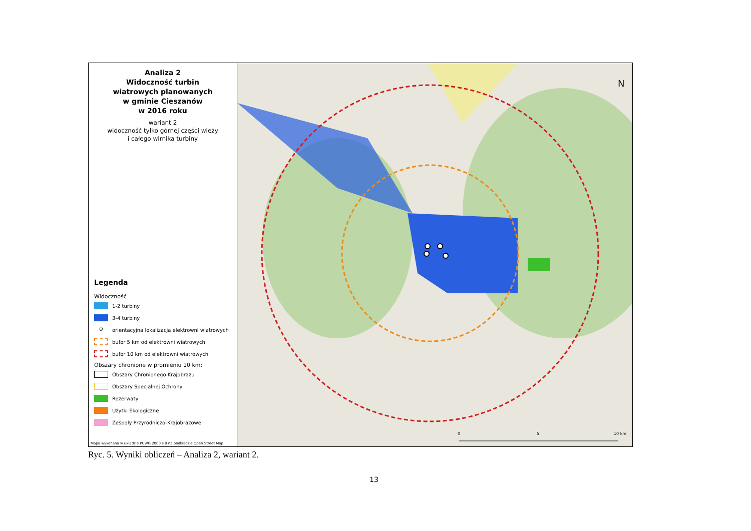Analiza 2
Widoczność turbin
wiatrowych planowanych
w gminie Cieszanów
w 2016 roku
wariant 2
widoczność tylko górnej części wieży
i całego wirnika turbiny
Legenda
Widoczność
1-2 turbiny
3-4 turbiny
⊙
orientacyjna lokalizacja elektrowni wiatrowych
bufor 5 km od elektrowni wiatrowych
bufor 10 km od elektrowni wiatrowych
Obszary chronione w promieniu 10 km:
Obszary Chronionego Krajobrazu
Obszary Specjalnej Ochrony
Rezerwaty
Użytki Ekologiczne
Zespoły Przyrodniczo-Krajobrazowe
Mapa wykonana w układzie PUWG 2000 s.8 na podkładzie Open Street Map
0 5 10 km
N
Ryc. 5. Wyniki obliczeń – Analiza 2, wariant 2.
13